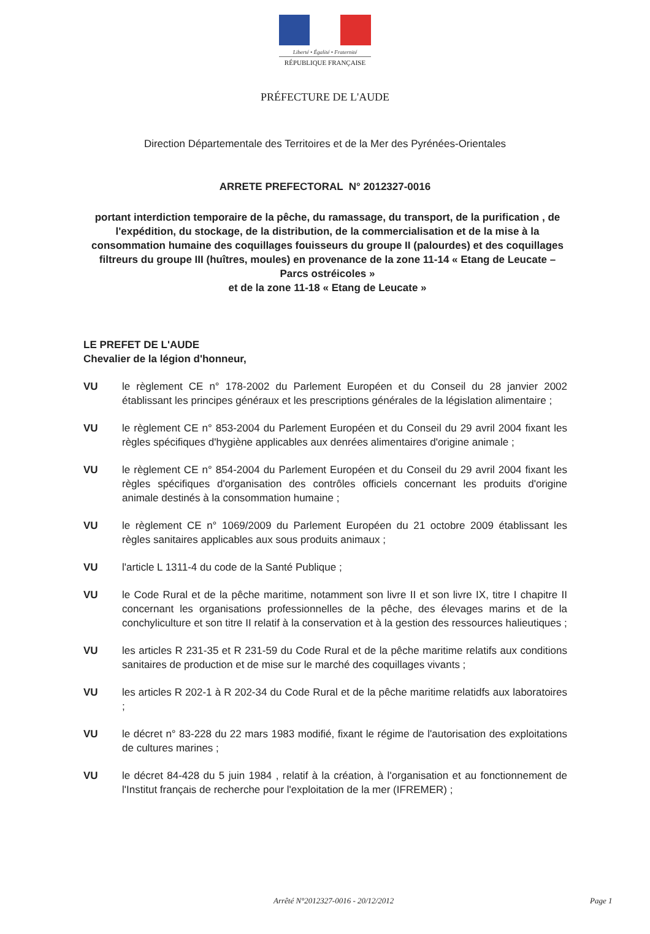Liberté • Égalité • Fraternité
RÉPUBLIQUE FRANÇAISE
PRÉFECTURE DE L'AUDE
Direction Départementale des Territoires et de la Mer des Pyrénées-Orientales
ARRETE PREFECTORAL N° 2012327-0016
portant interdiction temporaire de la pêche, du ramassage, du transport, de la purification , de l'expédition, du stockage, de la distribution, de la commercialisation et de la mise à la consommation humaine des coquillages fouisseurs du groupe II (palourdes) et des coquillages filtreurs du groupe III (huîtres, moules) en provenance de la zone 11-14 « Etang de Leucate – Parcs ostréicoles »
et de la zone 11-18 « Etang de Leucate »
LE PREFET DE L'AUDE
Chevalier de la légion d'honneur,
VU le règlement CE n° 178-2002 du Parlement Européen et du Conseil du 28 janvier 2002 établissant les principes généraux et les prescriptions générales de la législation alimentaire ;
VU le règlement CE n° 853-2004 du Parlement Européen et du Conseil du 29 avril 2004 fixant les règles spécifiques d'hygiène applicables aux denrées alimentaires d'origine animale ;
VU le règlement CE n° 854-2004 du Parlement Européen et du Conseil du 29 avril 2004 fixant les règles spécifiques d'organisation des contrôles officiels concernant les produits d'origine animale destinés à la consommation humaine ;
VU le règlement CE n° 1069/2009 du Parlement Européen du 21 octobre 2009 établissant les règles sanitaires applicables aux sous produits animaux ;
VU l'article L 1311-4 du code de la Santé Publique ;
VU le Code Rural et de la pêche maritime, notamment son livre II et son livre IX, titre I chapitre II concernant les organisations professionnelles de la pêche, des élevages marins et de la conchyliculture et son titre II relatif à la conservation et à la gestion des ressources halieutiques ;
VU les articles R 231-35 et R 231-59 du Code Rural et de la pêche maritime relatifs aux conditions sanitaires de production et de mise sur le marché des coquillages vivants ;
VU les articles R 202-1 à R 202-34 du Code Rural et de la pêche maritime relatidfs aux laboratoires ;
VU le décret n° 83-228 du 22 mars 1983 modifié, fixant le régime de l'autorisation des exploitations de cultures marines ;
VU le décret 84-428 du 5 juin 1984 , relatif à la création, à l'organisation et au fonctionnement de l'Institut français de recherche pour l'exploitation de la mer (IFREMER) ;
Arrêté N°2012327-0016 - 20/12/2012 Page 1